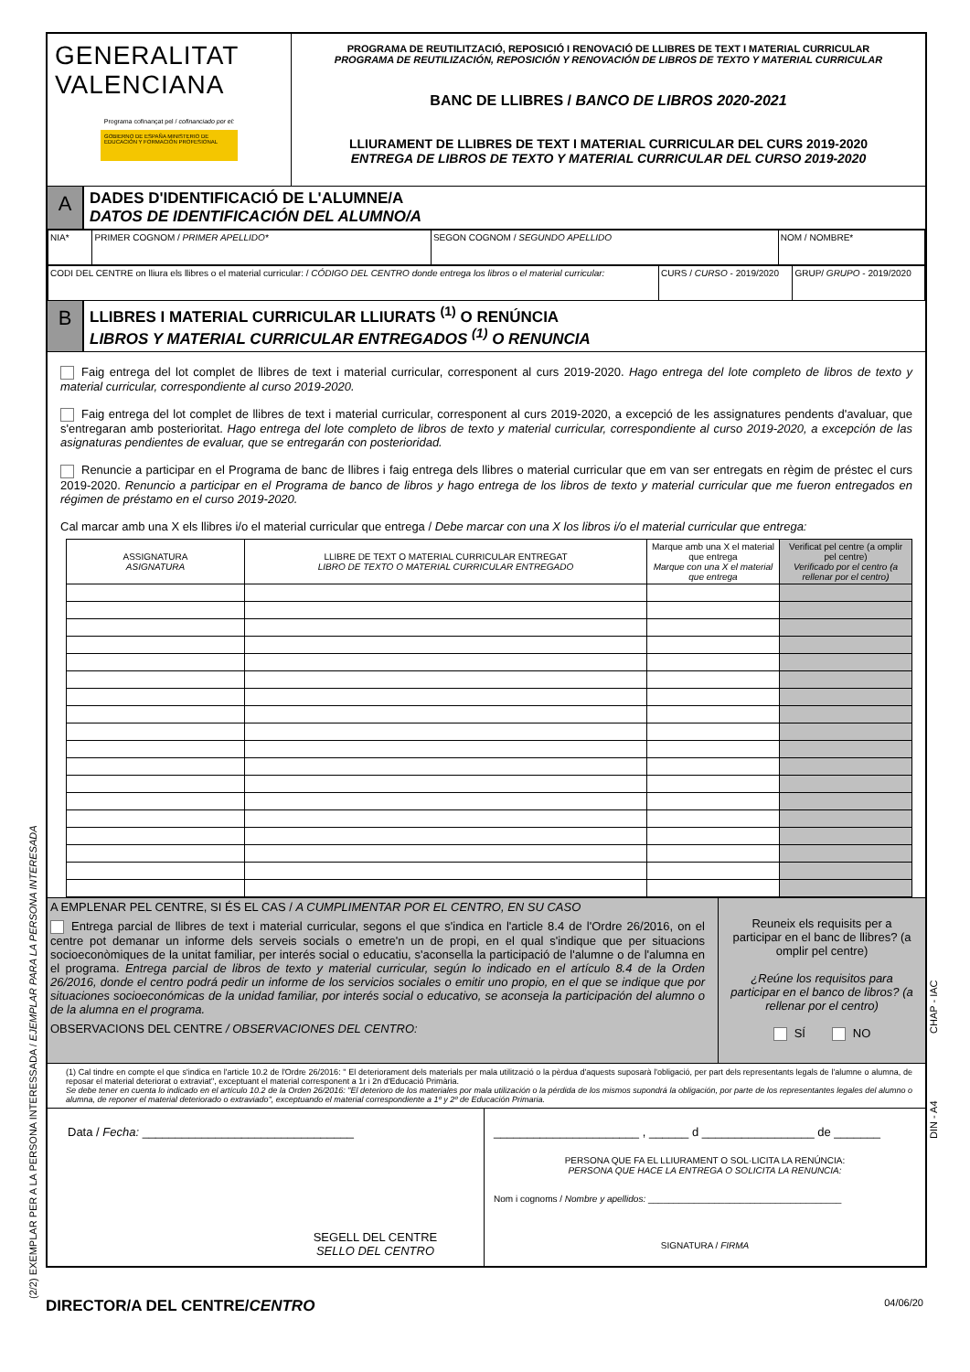GENERALITAT
VALENCIANA
Programa cofinançat pel / cofinanciado por el:
GOBIERNO DE ESPAÑA MINISTERIO DE EDUCACIÓN Y FORMACIÓN PROFESIONAL
PROGRAMA DE REUTILITZACIÓ, REPOSICIÓ I RENOVACIÓ DE LLIBRES DE TEXT I MATERIAL CURRICULAR
PROGRAMA DE REUTILIZACIÓN, REPOSICIÓN Y RENOVACIÓN DE LIBROS DE TEXTO Y MATERIAL CURRICULAR
BANC DE LLIBRES / BANCO DE LIBROS 2020-2021
LLIURAMENT DE LLIBRES DE TEXT I MATERIAL CURRICULAR DEL CURS 2019-2020
ENTREGA DE LIBROS DE TEXTO Y MATERIAL CURRICULAR DEL CURSO 2019-2020
A
DADES D'IDENTIFICACIÓ DE L'ALUMNE/A
DATOS DE IDENTIFICACIÓN DEL ALUMNO/A
| NIA* | PRIMER COGNOM / PRIMER APELLIDO* | SEGON COGNOM / SEGUNDO APELLIDO | NOM / NOMBRE* |
| CODI DEL CENTRE on lliura els llibres o el material curricular: / CÓDIGO DEL CENTRO donde entrega los libros o el material curricular: | CURS / CURSO - 2019/2020 | GRUP/ GRUPO - 2019/2020 |
B
LLIBRES I MATERIAL CURRICULAR LLIURATS <sup>(1)</sup> O RENÚNCIA
LIBROS Y MATERIAL CURRICULAR ENTREGADOS <sup>(1)</sup> O RENUNCIA
Faig entrega del lot complet de llibres de text i material curricular, corresponent al curs 2019-2020. Hago entrega del lote completo de libros de texto y material curricular, correspondiente al curso 2019-2020.
Faig entrega del lot complet de llibres de text i material curricular, corresponent al curs 2019-2020, a excepció de les assignatures pendents d'avaluar, que s'entregaran amb posterioritat. Hago entrega del lote completo de libros de texto y material curricular, correspondiente al curso 2019-2020, a excepción de las asignaturas pendientes de evaluar, que se entregarán con posterioridad.
Renuncie a participar en el Programa de banc de llibres i faig entrega dels llibres o material curricular que em van ser entregats en règim de préstec el curs 2019-2020. Renuncio a participar en el Programa de banco de libros y hago entrega de los libros de texto y material curricular que me fueron entregados en régimen de préstamo en el curso 2019-2020.
Cal marcar amb una X els llibres i/o el material curricular que entrega / Debe marcar con una X los libros i/o el material curricular que entrega:
| ASSIGNATURA ASIGNATURA | LLIBRE DE TEXT O MATERIAL CURRICULAR ENTREGAT LIBRO DE TEXTO O MATERIAL CURRICULAR ENTREGADO | Marque amb una X el material que entrega Marque con una X el material que entrega | Verificat pel centre (a omplir pel centre) Verificado por el centro (a rellenar por el centro) |
| --- | --- | --- | --- |
A EMPLENAR PEL CENTRE, SI ÉS EL CAS / A CUMPLIMENTAR POR EL CENTRO, EN SU CASO
Entrega parcial de llibres de text i material curricular, segons el que s'indica en l'article 8.4 de l'Ordre 26/2016, on el centre pot demanar un informe dels serveis socials o emetre'n un de propi, en el qual s'indique que per situacions socioeconòmiques de la unitat familiar, per interés social o educatiu, s'aconsella la participació de l'alumne o de l'alumna en el programa. Entrega parcial de libros de texto y material curricular, según lo indicado en el artículo 8.4 de la Orden 26/2016, donde el centro podrá pedir un informe de los servicios sociales o emitir uno propio, en el que se indique que por situaciones socioeconómicas de la unidad familiar, por interés social o educativo, se aconseja la participación del alumno o de la alumna en el programa.
OBSERVACIONS DEL CENTRE / OBSERVACIONES DEL CENTRO:
Reuneix els requisits per a participar en el banc de llibres? (a omplir pel centre)
¿Reúne los requisitos para participar en el banco de libros? (a rellenar por el centro)
SÍ NO
(1) Cal tindre en compte el que s'indica en l'article 10.2 de l'Ordre 26/2016: " El deteriorament dels materials per mala utilització o la pèrdua d'aquests suposarà l'obligació, per part dels representants legals de l'alumne o alumna, de reposar el material deteriorat o extraviat", exceptuant el material corresponent a 1r i 2n d'Educació Primària.
Se debe tener en cuenta lo indicado en el artículo 10.2 de la Orden 26/2016: "El deterioro de los materiales por mala utilización o la pérdida de los mismos supondrá la obligación, por parte de los representantes legales del alumno o alumna, de reponer el material deteriorado o extraviado", exceptuando el material correspondiente a 1º y 2º de Educación Primaria.
Data / Fecha: ________________________________
SEGELL DEL CENTRE
SELLO DEL CENTRO
______________________ , ______ d _________________ de _______
PERSONA QUE FA EL LLIURAMENT O SOL·LICITA LA RENÚNCIA:
PERSONA QUE HACE LA ENTREGA O SOLICITA LA RENUNCIA:
Nom i cognoms / Nombre y apellidos: ______________________________________
SIGNATURA / FIRMA
DIRECTOR/A DEL CENTRE/CENTRO 04/06/20
(2/2) EXEMPLAR PER A LA PERSONA INTERESSADA / EJEMPLAR PARA LA PERSONA INTERESADA
CHAP - IAC
DIN - A4